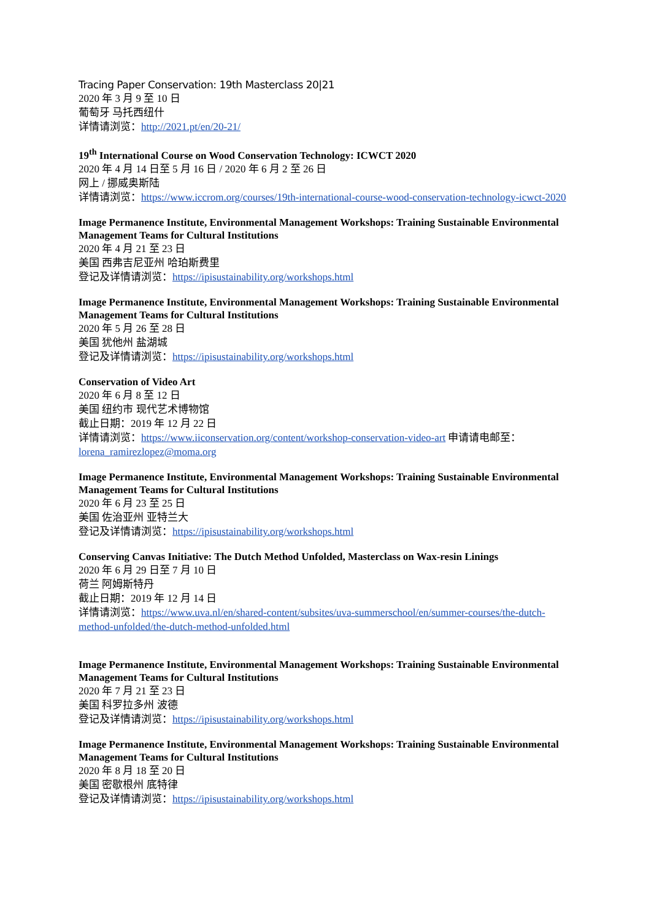Tracing Paper Conservation: 19th Masterclass 20|21
2020 年 3 月 9 至 10 日
葡萄牙 马托西纽什
详情请浏览：http://2021.pt/en/20-21/
19<sup>th</sup> International Course on Wood Conservation Technology: ICWCT 2020
2020 年 4 月 14 日至 5 月 16 日 / 2020 年 6 月 2 至 26 日
网上 / 挪威奥斯陆
详情请浏览：https://www.iccrom.org/courses/19th-international-course-wood-conservation-technology-icwct-2020
Image Permanence Institute, Environmental Management Workshops: Training Sustainable Environmental Management Teams for Cultural Institutions
2020 年 4 月 21 至 23 日
美国 西弗吉尼亚州 哈珀斯费里
登记及详情请浏览：https://ipisustainability.org/workshops.html
Image Permanence Institute, Environmental Management Workshops: Training Sustainable Environmental Management Teams for Cultural Institutions
2020 年 5 月 26 至 28 日
美国 犹他州 盐湖城
登记及详情请浏览：https://ipisustainability.org/workshops.html
Conservation of Video Art
2020 年 6 月 8 至 12 日
美国 纽约市 现代艺术博物馆
截止日期：2019 年 12 月 22 日
详情请浏览：https://www.iiconservation.org/content/workshop-conservation-video-art 申请请电邮至：lorena_ramirezlopez@moma.org
Image Permanence Institute, Environmental Management Workshops: Training Sustainable Environmental Management Teams for Cultural Institutions
2020 年 6 月 23 至 25 日
美国 佐治亚州 亚特兰大
登记及详情请浏览：https://ipisustainability.org/workshops.html
Conserving Canvas Initiative: The Dutch Method Unfolded, Masterclass on Wax-resin Linings
2020 年 6 月 29 日至 7 月 10 日
荷兰 阿姆斯特丹
截止日期：2019 年 12 月 14 日
详情请浏览：https://www.uva.nl/en/shared-content/subsites/uva-summerschool/en/summer-courses/the-dutch-method-unfolded/the-dutch-method-unfolded.html
Image Permanence Institute, Environmental Management Workshops: Training Sustainable Environmental Management Teams for Cultural Institutions
2020 年 7 月 21 至 23 日
美国 科罗拉多州 波德
登记及详情请浏览：https://ipisustainability.org/workshops.html
Image Permanence Institute, Environmental Management Workshops: Training Sustainable Environmental Management Teams for Cultural Institutions
2020 年 8 月 18 至 20 日
美国 密歇根州 底特律
登记及详情请浏览：https://ipisustainability.org/workshops.html